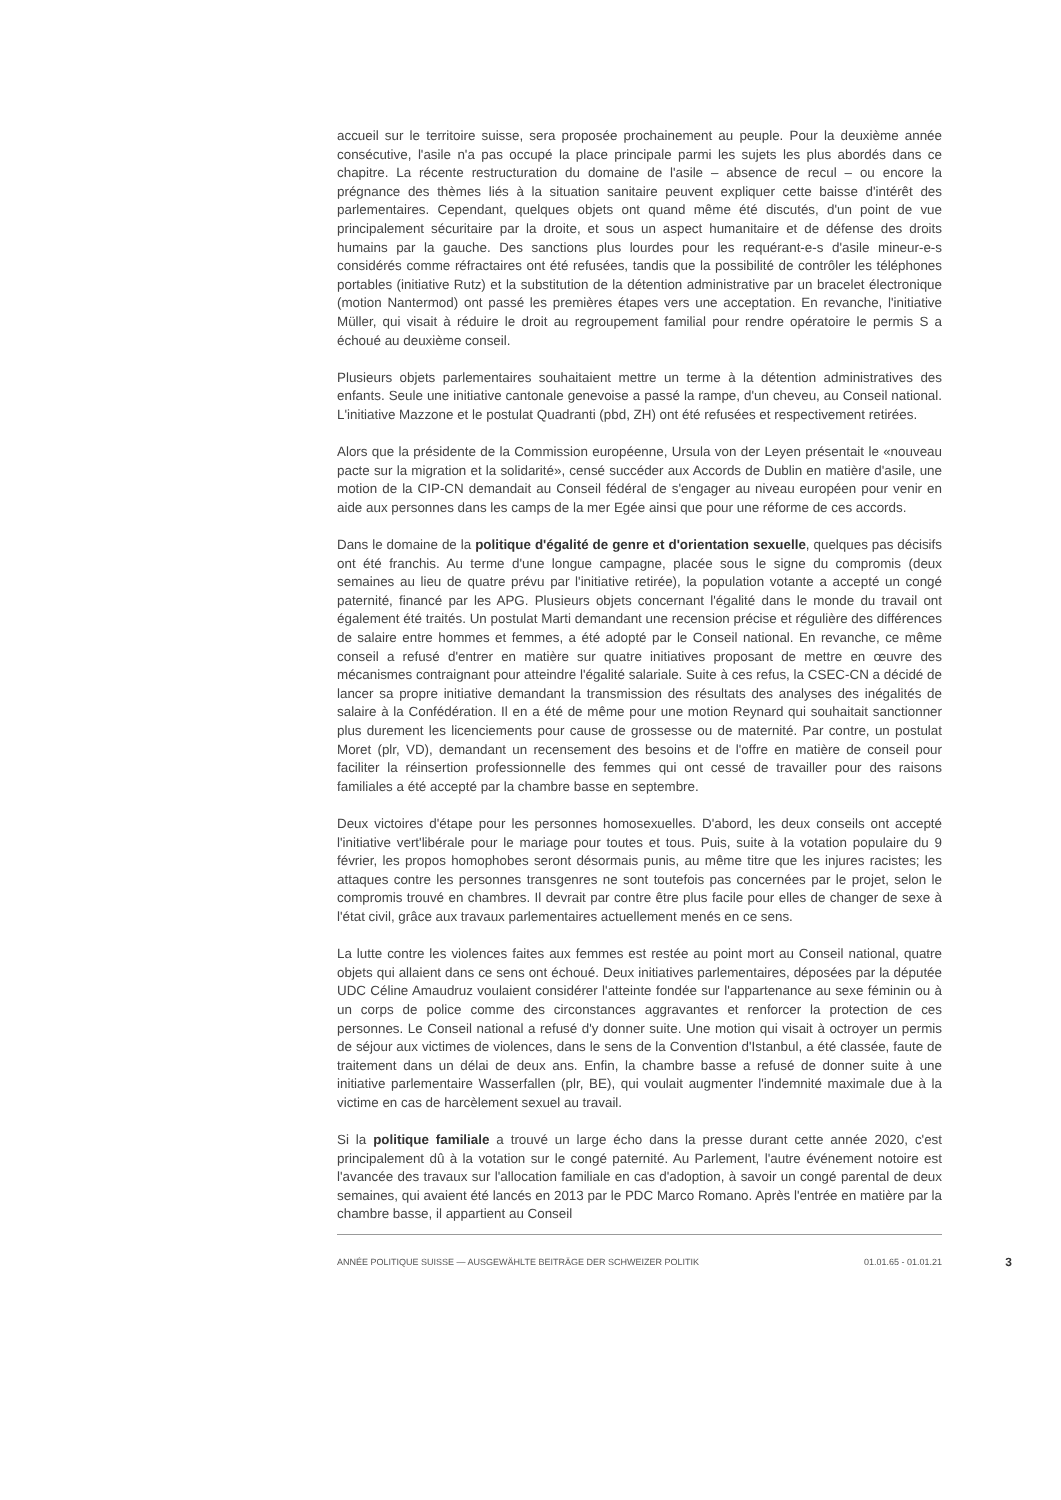accueil sur le territoire suisse, sera proposée prochainement au peuple. Pour la deuxième année consécutive, l'asile n'a pas occupé la place principale parmi les sujets les plus abordés dans ce chapitre. La récente restructuration du domaine de l'asile – absence de recul – ou encore la prégnance des thèmes liés à la situation sanitaire peuvent expliquer cette baisse d'intérêt des parlementaires. Cependant, quelques objets ont quand même été discutés, d'un point de vue principalement sécuritaire par la droite, et sous un aspect humanitaire et de défense des droits humains par la gauche. Des sanctions plus lourdes pour les requérant-e-s d'asile mineur-e-s considérés comme réfractaires ont été refusées, tandis que la possibilité de contrôler les téléphones portables (initiative Rutz) et la substitution de la détention administrative par un bracelet électronique (motion Nantermod) ont passé les premières étapes vers une acceptation. En revanche, l'initiative Müller, qui visait à réduire le droit au regroupement familial pour rendre opératoire le permis S a échoué au deuxième conseil.
Plusieurs objets parlementaires souhaitaient mettre un terme à la détention administratives des enfants. Seule une initiative cantonale genevoise a passé la rampe, d'un cheveu, au Conseil national. L'initiative Mazzone et le postulat Quadranti (pbd, ZH) ont été refusées et respectivement retirées.
Alors que la présidente de la Commission européenne, Ursula von der Leyen présentait le «nouveau pacte sur la migration et la solidarité», censé succéder aux Accords de Dublin en matière d'asile, une motion de la CIP-CN demandait au Conseil fédéral de s'engager au niveau européen pour venir en aide aux personnes dans les camps de la mer Egée ainsi que pour une réforme de ces accords.
Dans le domaine de la politique d'égalité de genre et d'orientation sexuelle, quelques pas décisifs ont été franchis. Au terme d'une longue campagne, placée sous le signe du compromis (deux semaines au lieu de quatre prévu par l'initiative retirée), la population votante a accepté un congé paternité, financé par les APG. Plusieurs objets concernant l'égalité dans le monde du travail ont également été traités. Un postulat Marti demandant une recension précise et régulière des différences de salaire entre hommes et femmes, a été adopté par le Conseil national. En revanche, ce même conseil a refusé d'entrer en matière sur quatre initiatives proposant de mettre en œuvre des mécanismes contraignant pour atteindre l'égalité salariale. Suite à ces refus, la CSEC-CN a décidé de lancer sa propre initiative demandant la transmission des résultats des analyses des inégalités de salaire à la Confédération. Il en a été de même pour une motion Reynard qui souhaitait sanctionner plus durement les licenciements pour cause de grossesse ou de maternité. Par contre, un postulat Moret (plr, VD), demandant un recensement des besoins et de l'offre en matière de conseil pour faciliter la réinsertion professionnelle des femmes qui ont cessé de travailler pour des raisons familiales a été accepté par la chambre basse en septembre.
Deux victoires d'étape pour les personnes homosexuelles. D'abord, les deux conseils ont accepté l'initiative vert'libérale pour le mariage pour toutes et tous. Puis, suite à la votation populaire du 9 février, les propos homophobes seront désormais punis, au même titre que les injures racistes; les attaques contre les personnes transgenres ne sont toutefois pas concernées par le projet, selon le compromis trouvé en chambres. Il devrait par contre être plus facile pour elles de changer de sexe à l'état civil, grâce aux travaux parlementaires actuellement menés en ce sens.
La lutte contre les violences faites aux femmes est restée au point mort au Conseil national, quatre objets qui allaient dans ce sens ont échoué. Deux initiatives parlementaires, déposées par la députée UDC Céline Amaudruz voulaient considérer l'atteinte fondée sur l'appartenance au sexe féminin ou à un corps de police comme des circonstances aggravantes et renforcer la protection de ces personnes. Le Conseil national a refusé d'y donner suite. Une motion qui visait à octroyer un permis de séjour aux victimes de violences, dans le sens de la Convention d'Istanbul, a été classée, faute de traitement dans un délai de deux ans. Enfin, la chambre basse a refusé de donner suite à une initiative parlementaire Wasserfallen (plr, BE), qui voulait augmenter l'indemnité maximale due à la victime en cas de harcèlement sexuel au travail.
Si la politique familiale a trouvé un large écho dans la presse durant cette année 2020, c'est principalement dû à la votation sur le congé paternité. Au Parlement, l'autre événement notoire est l'avancée des travaux sur l'allocation familiale en cas d'adoption, à savoir un congé parental de deux semaines, qui avaient été lancés en 2013 par le PDC Marco Romano. Après l'entrée en matière par la chambre basse, il appartient au Conseil
ANNÉE POLITIQUE SUISSE — AUSGEWÄHLTE BEITRÄGE DER SCHWEIZER POLITIK 01.01.65 - 01.01.21 3